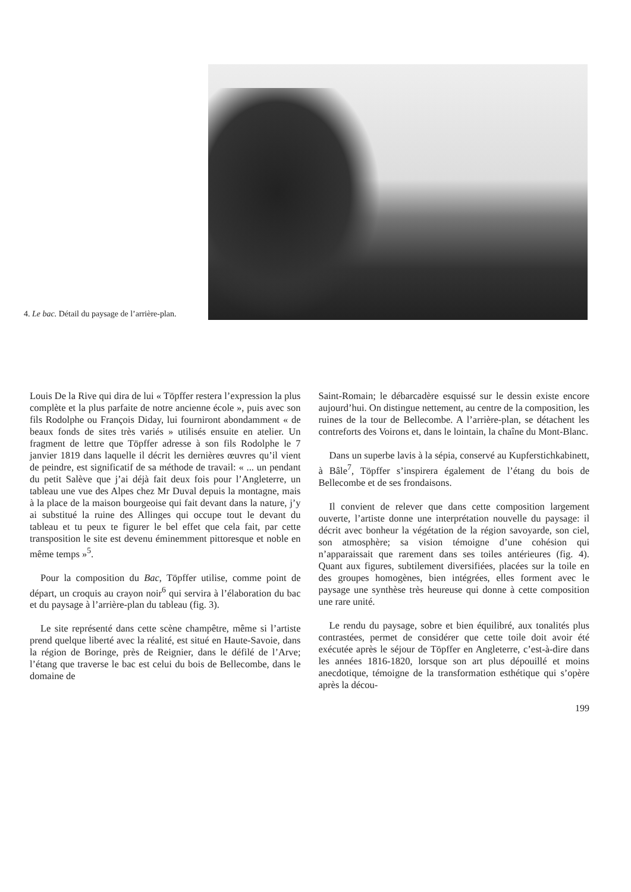4. Le bac. Détail du paysage de l’arrière-plan.
Louis De la Rive qui dira de lui « Töpffer restera l’expression la plus complète et la plus parfaite de notre ancienne école », puis avec son fils Rodolphe ou François Diday, lui fourniront abondamment « de beaux fonds de sites très variés » utilisés ensuite en atelier. Un fragment de lettre que Töpffer adresse à son fils Rodolphe le 7 janvier 1819 dans laquelle il décrit les dernières œuvres qu’il vient de peindre, est significatif de sa méthode de travail: « ... un pendant du petit Salève que j’ai déjà fait deux fois pour l’Angleterre, un tableau une vue des Alpes chez Mr Duval depuis la montagne, mais à la place de la maison bourgeoise qui fait devant dans la nature, j’y ai substitué la ruine des Allinges qui occupe tout le devant du tableau et tu peux te figurer le bel effet que cela fait, par cette transposition le site est devenu éminemment pittoresque et noble en même temps »<sup>5</sup>.
Pour la composition du Bac, Töpffer utilise, comme point de départ, un croquis au crayon noir<sup>6</sup> qui servira à l’élaboration du bac et du paysage à l’arrière-plan du tableau (fig. 3).
Le site représenté dans cette scène champêtre, même si l’artiste prend quelque liberté avec la réalité, est situé en Haute-Savoie, dans la région de Boringe, près de Reignier, dans le défilé de l’Arve; l’étang que traverse le bac est celui du bois de Bellecombe, dans le domaine de
Saint-Romain; le débarcadère esquissé sur le dessin existe encore aujourd’hui. On distingue nettement, au centre de la composition, les ruines de la tour de Bellecombe. A l’arrière-plan, se détachent les contreforts des Voirons et, dans le lointain, la chaîne du Mont-Blanc.
Dans un superbe lavis à la sépia, conservé au Kupferstichkabinett, à Bâle<sup>7</sup>, Töpffer s’inspirera également de l’étang du bois de Bellecombe et de ses frondaisons.
Il convient de relever que dans cette composition largement ouverte, l’artiste donne une interprétation nouvelle du paysage: il décrit avec bonheur la végétation de la région savoyarde, son ciel, son atmosphère; sa vision témoigne d’une cohésion qui n’apparaissait que rarement dans ses toiles antérieures (fig. 4). Quant aux figures, subtilement diversifiées, placées sur la toile en des groupes homogènes, bien intégrées, elles forment avec le paysage une synthèse très heureuse qui donne à cette composition une rare unité.
Le rendu du paysage, sobre et bien équilibré, aux tonalités plus contrastées, permet de considérer que cette toile doit avoir été exécutée après le séjour de Töpffer en Angleterre, c’est-à-dire dans les années 1816-1820, lorsque son art plus dépouillé et moins anecdotique, témoigne de la transformation esthétique qui s’opère après la décou-
199